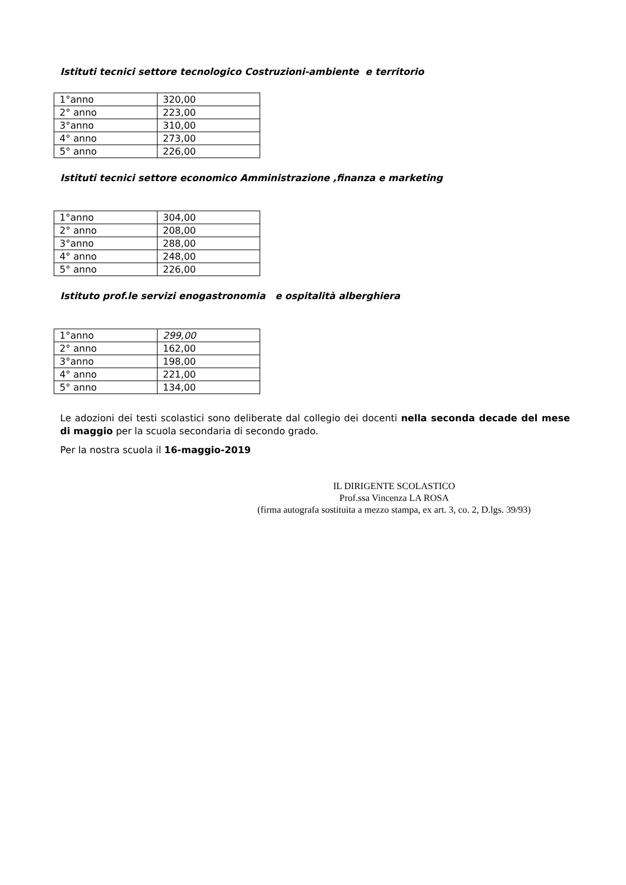Istituti tecnici settore tecnologico Costruzioni-ambiente e territorio
| 1°anno | 320,00 |
| 2° anno | 223,00 |
| 3°anno | 310,00 |
| 4° anno | 273,00 |
| 5° anno | 226,00 |
Istituti tecnici settore economico Amministrazione ,finanza e marketing
| 1°anno | 304,00 |
| 2° anno | 208,00 |
| 3°anno | 288,00 |
| 4° anno | 248,00 |
| 5° anno | 226,00 |
Istituto prof.le servizi enogastronomia e ospitalità alberghiera
| 1°anno | 299,00 |
| 2° anno | 162,00 |
| 3°anno | 198,00 |
| 4° anno | 221,00 |
| 5° anno | 134,00 |
Le adozioni dei testi scolastici sono deliberate dal collegio dei docenti nella seconda decade del mese di maggio per la scuola secondaria di secondo grado.
Per la nostra scuola il 16-maggio-2019
IL DIRIGENTE SCOLASTICO
Prof.ssa Vincenza LA ROSA
(firma autografa sostituita a mezzo stampa, ex art. 3, co. 2, D.lgs. 39/93)